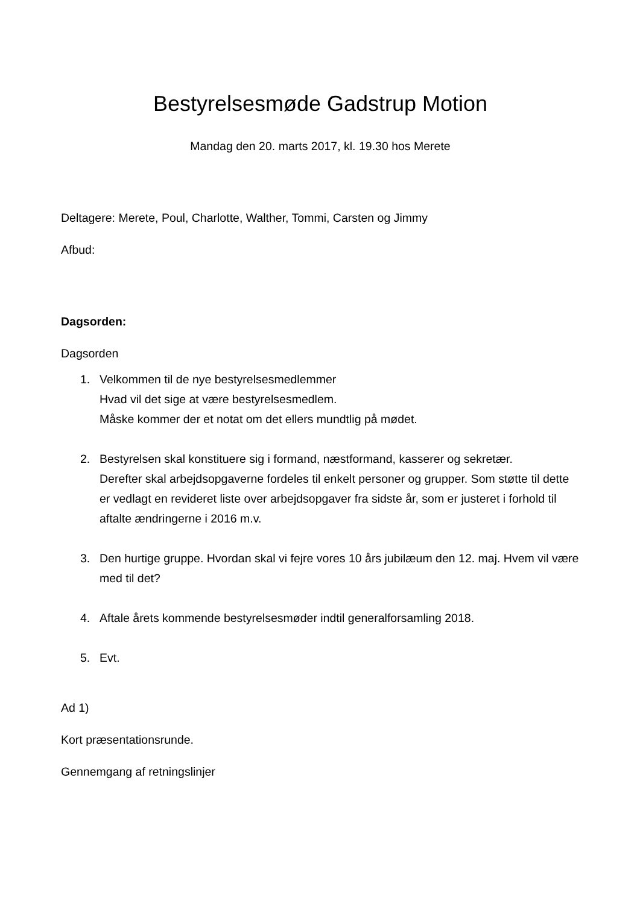Bestyrelsesmøde Gadstrup Motion
Mandag den 20. marts 2017, kl. 19.30 hos Merete
Deltagere: Merete, Poul, Charlotte, Walther, Tommi, Carsten og Jimmy
Afbud:
Dagsorden:
Dagsorden
1. Velkommen til de nye bestyrelsesmedlemmer
Hvad vil det sige at være bestyrelsesmedlem.
Måske kommer der et notat om det ellers mundtlig på mødet.
2. Bestyrelsen skal konstituere sig i formand, næstformand, kasserer og sekretær.
Derefter skal arbejdsopgaverne fordeles til enkelt personer og grupper. Som støtte til dette er vedlagt en revideret liste over arbejdsopgaver fra sidste år, som er justeret i forhold til aftalte ændringerne i 2016 m.v.
3. Den hurtige gruppe. Hvordan skal vi fejre vores 10 års jubilæum den 12. maj. Hvem vil være med til det?
4. Aftale årets kommende bestyrelsesmøder indtil generalforsamling 2018.
5. Evt.
Ad 1)
Kort præsentationsrunde.
Gennemgang af retningslinjer